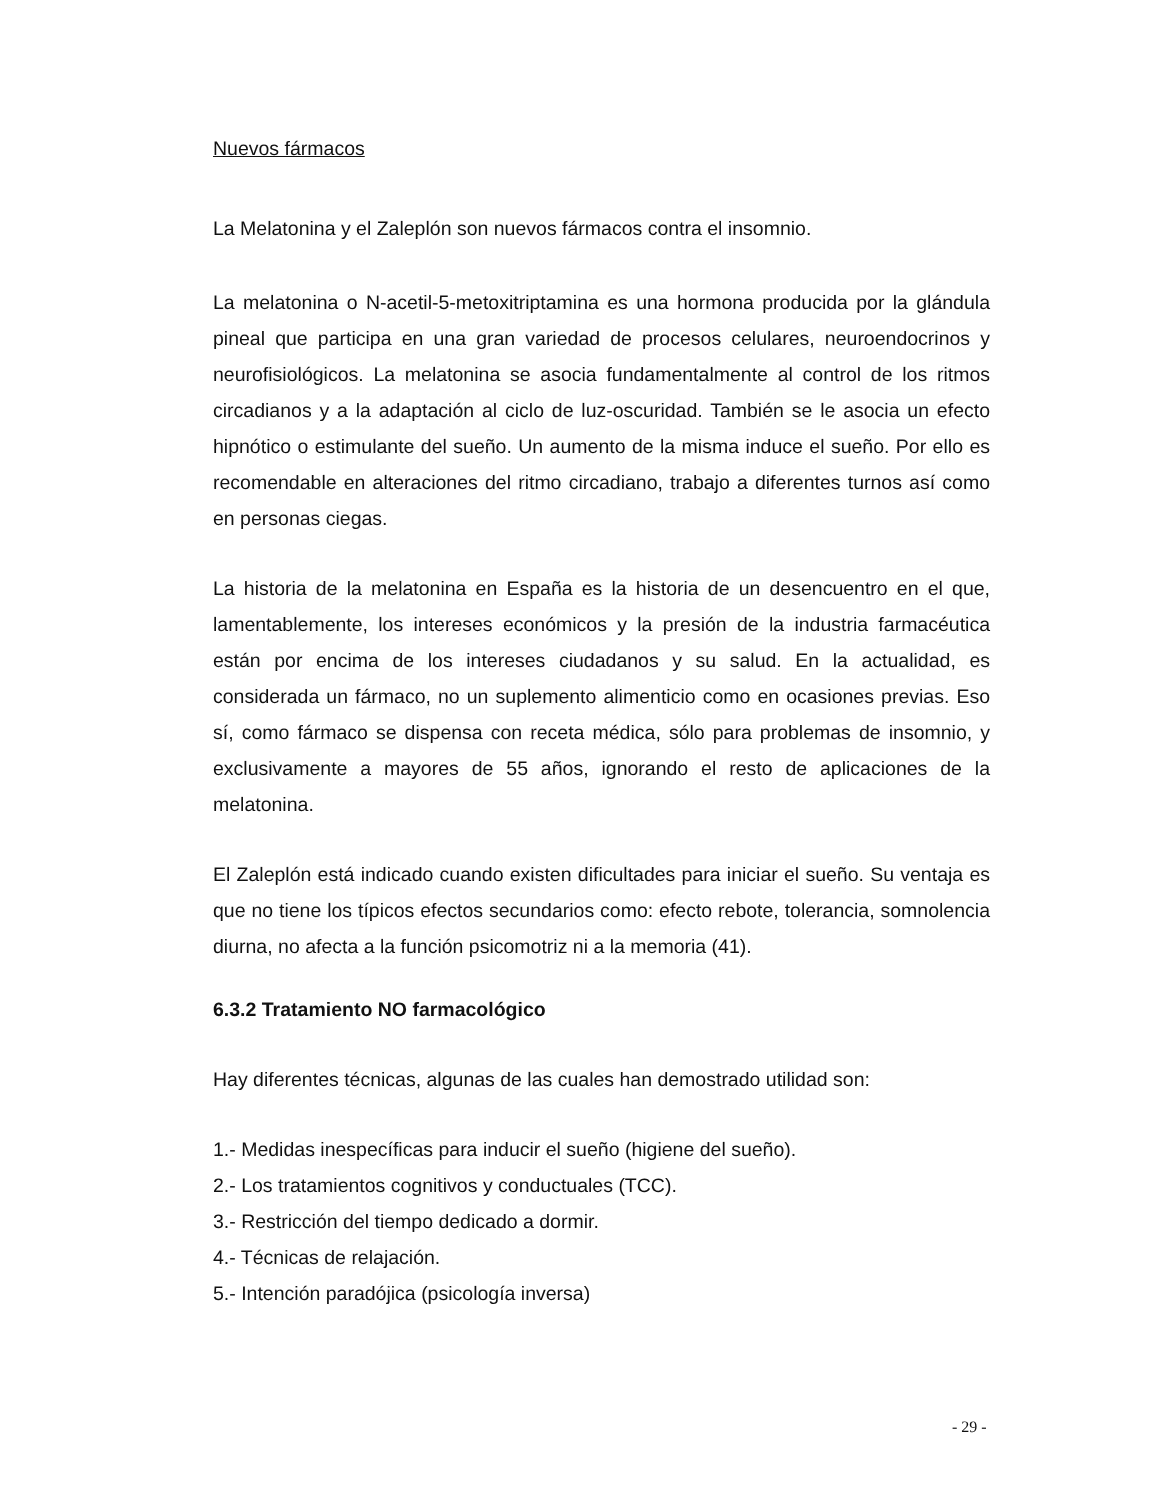Nuevos fármacos
La Melatonina y el Zaleplón son nuevos fármacos contra el insomnio.
La melatonina o N-acetil-5-metoxitriptamina es una hormona producida por la glándula pineal que participa en una gran variedad de procesos celulares, neuroendocrinos y neurofisiológicos. La melatonina se asocia fundamentalmente al control de los ritmos circadianos y a la adaptación al ciclo de luz-oscuridad. También se le asocia un efecto hipnótico o estimulante del sueño. Un aumento de la misma induce el sueño. Por ello es recomendable en alteraciones del ritmo circadiano, trabajo a diferentes turnos así como en personas ciegas.
La historia de la melatonina en España es la historia de un desencuentro en el que, lamentablemente, los intereses económicos y la presión de la industria farmacéutica están por encima de los intereses ciudadanos y su salud. En la actualidad, es considerada un fármaco, no un suplemento alimenticio como en ocasiones previas. Eso sí, como fármaco se dispensa con receta médica, sólo para problemas de insomnio, y exclusivamente a mayores de 55 años, ignorando el resto de aplicaciones de la melatonina.
El Zaleplón está indicado cuando existen dificultades para iniciar el sueño. Su ventaja es que no tiene los típicos efectos secundarios como: efecto rebote, tolerancia, somnolencia diurna, no afecta a la función psicomotriz ni a la memoria (41).
6.3.2 Tratamiento NO farmacológico
Hay diferentes técnicas, algunas de las cuales han demostrado utilidad son:
1.- Medidas inespecíficas para inducir el sueño (higiene del sueño).
2.- Los tratamientos cognitivos y conductuales (TCC).
3.- Restricción del tiempo dedicado a dormir.
4.- Técnicas de relajación.
5.- Intención paradójica (psicología inversa)
- 29 -